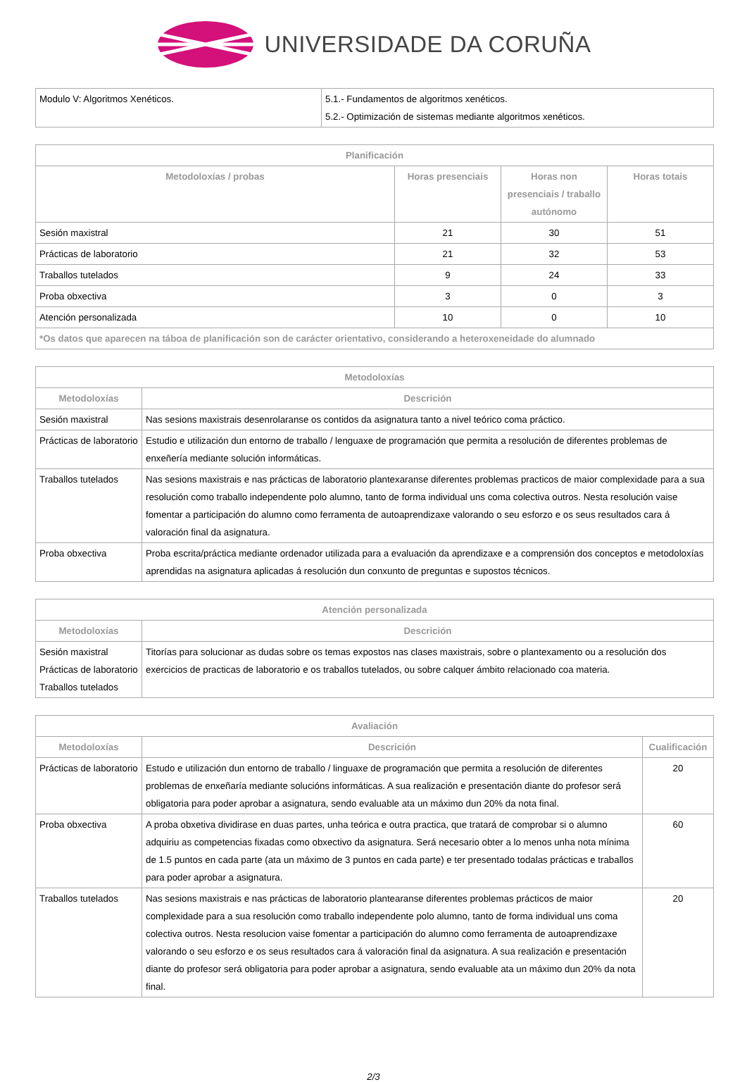UNIVERSIDADE DA CORUÑA
| Modulo V: Algoritmos Xenéticos. | 5.1.- Fundamentos de algoritmos xenéticos. 5.2.- Optimización de sistemas mediante algoritmos xenéticos. |
| Planificación | | | |
| --- | --- | --- | --- |
| Metodoloxías / probas | Horas presenciais | Horas non presenciais / traballo autónomo | Horas totais |
| Sesión maxistral | 21 | 30 | 51 |
| Prácticas de laboratorio | 21 | 32 | 53 |
| Traballos tutelados | 9 | 24 | 33 |
| Proba obxectiva | 3 | 0 | 3 |
| Atención personalizada | 10 | 0 | 10 |
| *Os datos que aparecen na táboa de planificación son de carácter orientativo, considerando a heteroxeneidade do alumnado | | | |
| Metodoloxías | |
| --- | --- |
| Metodoloxías | Descrición |
| Sesión maxistral | Nas sesions maxistrais desenrolaranse os contidos da asignatura tanto a nivel teórico coma práctico. |
| Prácticas de laboratorio | Estudio e utilización dun entorno de traballo / lenguaxe de programación que permita a resolución de diferentes problemas de enxeñería mediante solución informáticas. |
| Traballos tutelados | Nas sesions maxistrais e nas prácticas de laboratorio plantexaranse diferentes problemas practicos de maior complexidade para a sua resolución como traballo independente polo alumno, tanto de forma individual uns coma colectiva outros. Nesta resolución vaise fomentar a participación do alumno como ferramenta de autoaprendizaxe valorando o seu esforzo e os seus resultados cara á valoración final da asignatura. |
| Proba obxectiva | Proba escrita/práctica mediante ordenador utilizada para a evaluación da aprendizaxe e a comprensión dos conceptos e metodoloxías aprendidas na asignatura aplicadas á resolución dun conxunto de preguntas e supostos técnicos. |
| Atención personalizada | |
| --- | --- |
| Metodoloxías | Descrición |
| Sesión maxistral Prácticas de laboratorio Traballos tutelados | Titorías para solucionar as dudas sobre os temas expostos nas clases maxistrais, sobre o plantexamento ou a resolución dos exercicios de practicas de laboratorio e os traballos tutelados, ou sobre calquer ámbito relacionado coa materia. |
| Avaliación | | |
| --- | --- | --- |
| Metodoloxías | Descrición | Cualificación |
| Prácticas de laboratorio | Estudo e utilización dun entorno de traballo / linguaxe de programación que permita a resolución de diferentes problemas de enxeñaría mediante solucións informáticas. A sua realización e presentación diante do profesor será obligatoria para poder aprobar a asignatura, sendo evaluable ata un máximo dun 20% da nota final. | 20 |
| Proba obxectiva | A proba obxetiva dividirase en duas partes, unha teórica e outra practica, que tratará de comprobar si o alumno adquiriu as competencias fixadas como obxectivo da asignatura. Será necesario obter a lo menos unha nota mínima de 1.5 puntos en cada parte (ata un máximo de 3 puntos en cada parte) e ter presentado todalas prácticas e traballos para poder aprobar a asignatura. | 60 |
| Traballos tutelados | Nas sesions maxistrais e nas prácticas de laboratorio plantearanse diferentes problemas prácticos de maior complexidade para a sua resolución como traballo independente polo alumno, tanto de forma individual uns coma colectiva outros. Nesta resolucion vaise fomentar a participación do alumno como ferramenta de autoaprendizaxe valorando o seu esforzo e os seus resultados cara á valoración final da asignatura. A sua realización e presentación diante do profesor será obligatoria para poder aprobar a asignatura, sendo evaluable ata un máximo dun 20% da nota final. | 20 |
2/3